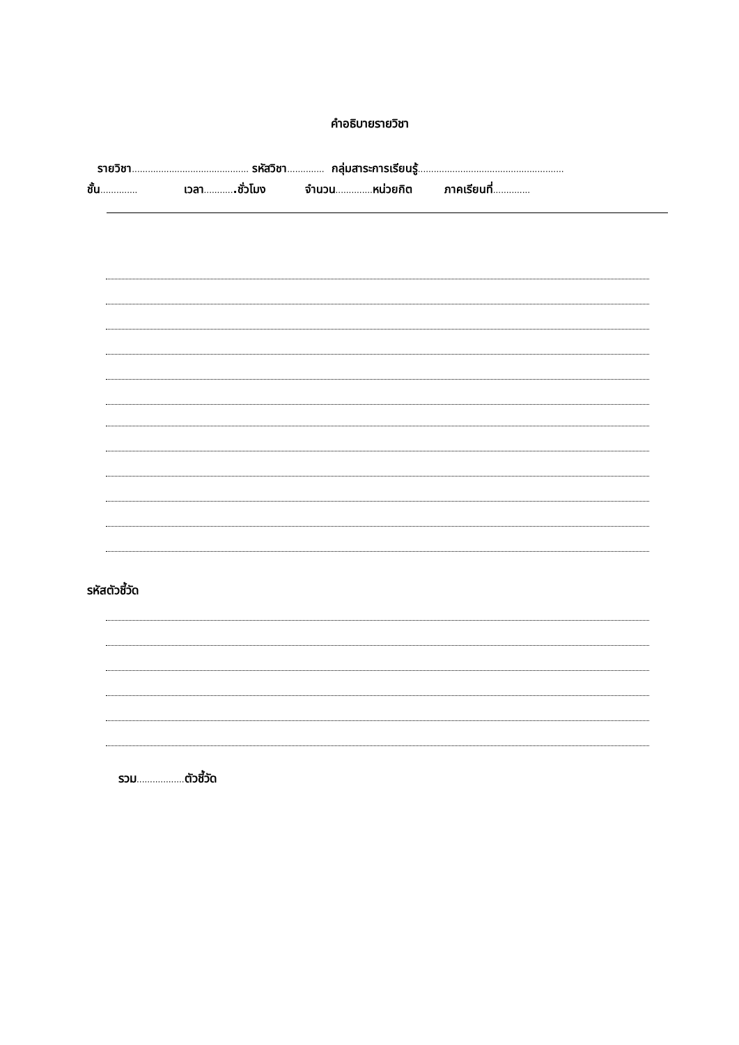คำอธิบายรายวิชา
รายวิชา............................................ รหัสวิชา.............. กลุ่มสาระการเรียนรู้.......................................................
ชั้น.............. เวลา............ชั่วโมง จำนวน.............. หน่วยกิต ภาคเรียนที่..............
รหัสตัวชี้วัด
รวม.................. ตัวชี้วัด